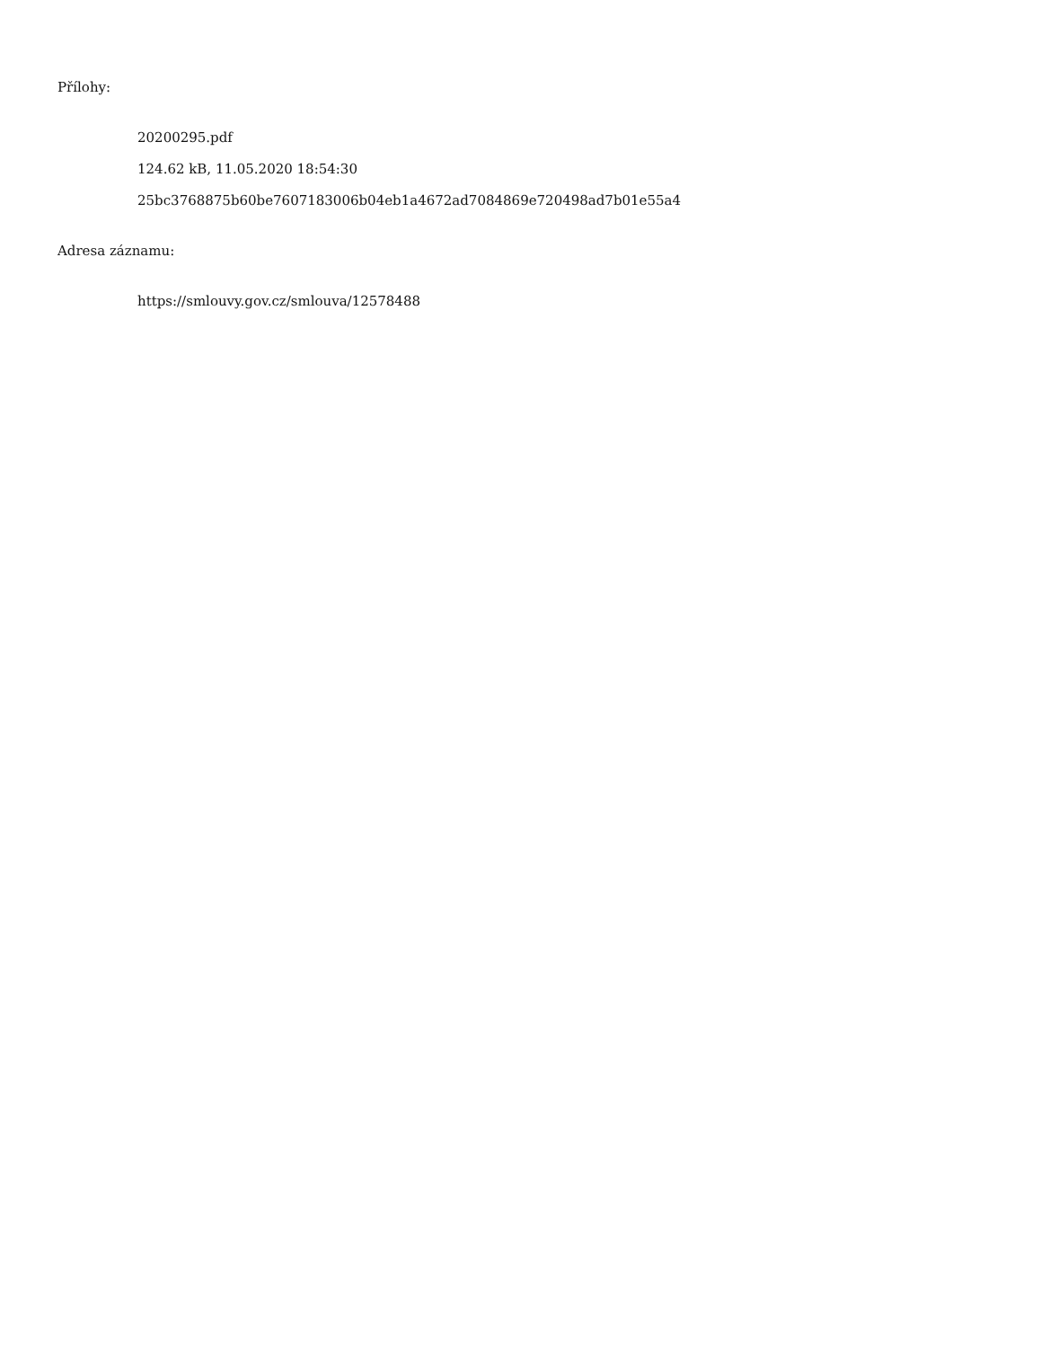Přílohy:
20200295.pdf
124.62 kB, 11.05.2020 18:54:30
25bc3768875b60be7607183006b04eb1a4672ad7084869e720498ad7b01e55a4
Adresa záznamu:
https://smlouvy.gov.cz/smlouva/12578488